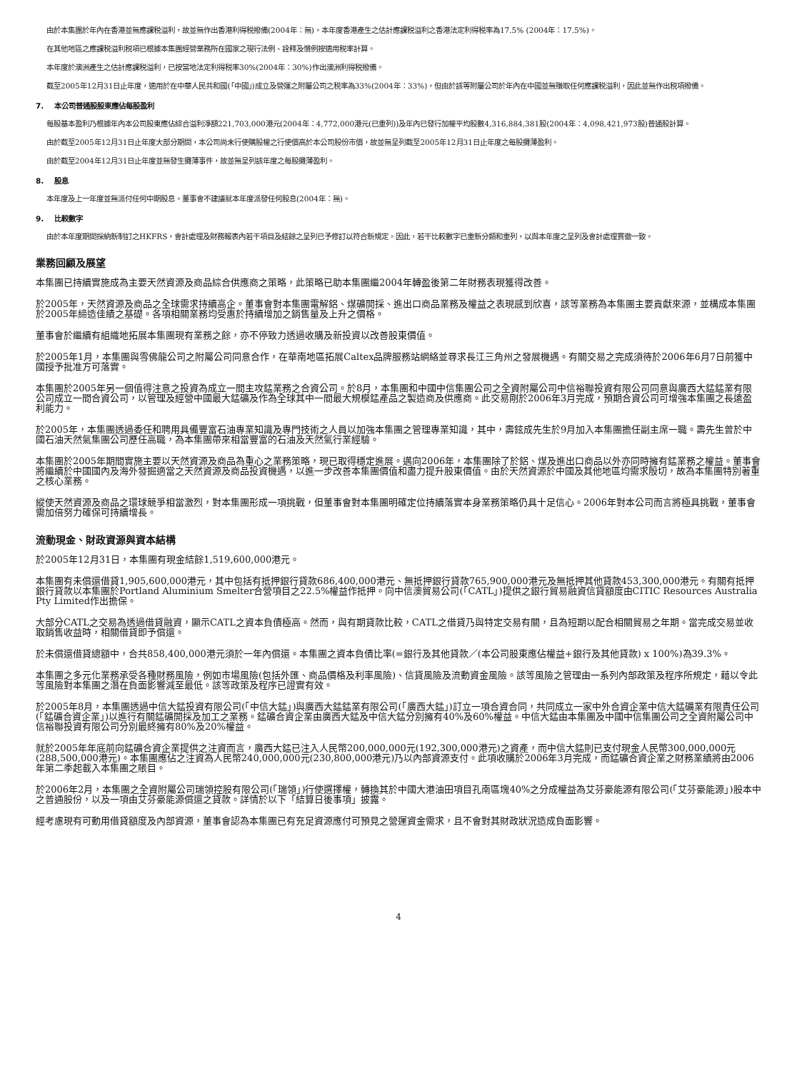由於本集團於年內在香港並無應課税溢利，故並無作出香港利得税撥備(2004年：無)。本年度香港產生之估計應課税溢利之香港法定利得税率為17.5% (2004年：17.5%)。
在其他地區之應課税溢利税項已根據本集團經營業務所在國家之現行法例、詮釋及慣例按適用税率計算。
本年度於澳洲產生之估計應課税溢利，已按當地法定利得税率30%(2004年：30%)作出澳洲利得税撥備。
截至2005年12月31日止年度，適用於在中華人民共和國(「中國」)成立及營運之附屬公司之税率為33%(2004年：33%)，但由於該等附屬公司於年內在中國並無賺取任何應課税溢利，因此並無作出税項撥備。
7. 本公司普通股股東應佔每股盈利
每股基本盈利乃根據年內本公司股東應佔綜合溢利淨額221,703,000港元(2004年：4,772,000港元(已重列))及年內已發行加權平均股數4,316,884,381股(2004年：4,098,421,973股)普通股計算。
由於截至2005年12月31日止年度大部分期間，本公司尚未行使購股權之行使價高於本公司股份市價，故並無呈列截至2005年12月31日止年度之每股攤薄盈利。
由於截至2004年12月31日止年度並無發生攤薄事件，故並無呈列該年度之每股攤薄盈利。
8. 股息
本年度及上一年度並無派付任何中期股息。董事會不建議就本年度派發任何股息(2004年：無)。
9. 比較數字
由於本年度期間採納新制訂之HKFRS，會計處理及財務報表內若干項目及結餘之呈列已予修訂以符合新規定。因此，若干比較數字已重新分類和重列，以與本年度之呈列及會計處理貫徹一致。
業務回顧及展望
本集團已持續實施成為主要天然資源及商品綜合供應商之策略，此策略已助本集團繼2004年轉盈後第二年財務表現獲得改善。
於2005年，天然資源及商品之全球需求持續高企。董事會對本集團電解鋁、煤礦開採、進出口商品業務及權益之表現感到欣喜，該等業務為本集團主要貢獻來源，並構成本集團於2005年締造佳績之基礎。各項相關業務均受惠於持續增加之銷售量及上升之價格。
董事會於繼續有組織地拓展本集團現有業務之餘，亦不停致力透過收購及新投資以改善股東價值。
於2005年1月，本集團與雪佛龍公司之附屬公司同意合作，在華南地區拓展Caltex品牌服務站網絡並尋求長江三角州之發展機遇。有關交易之完成須待於2006年6月7日前獲中國授予批准方可落實。
本集團於2005年另一個值得注意之投資為成立一間主攻錳業務之合資公司。於8月，本集團和中國中信集團公司之全資附屬公司中信裕聯投資有限公司同意與廣西大錳錳業有限公司成立一間合資公司，以管理及經營中國最大錳礦及作為全球其中一間最大規模錳產品之製造商及供應商。此交易剛於2006年3月完成，預期合資公司可增強本集團之長遠盈利能力。
於2005年，本集團透過委任和聘用具備豐富石油專業知識及專門技術之人員以加強本集團之管理專業知識，其中，壽鉉成先生於9月加入本集團擔任副主席一職。壽先生曾於中國石油天然氣集團公司歷任高職，為本集團帶來相當豐富的石油及天然氣行業經驗。
本集團於2005年期間實施主要以天然資源及商品為重心之業務策略，現已取得穩定進展。邁向2006年，本集團除了於鋁、煤及進出口商品以外亦同時擁有錳業務之權益。董事會將繼續於中國國內及海外發掘適當之天然資源及商品投資機遇，以進一步改善本集團價值和盡力提升股東價值。由於天然資源於中國及其他地區均需求殷切，故為本集團特別著重之核心業務。
縱使天然資源及商品之環球競爭相當激烈，對本集團形成一項挑戰，但董事會對本集團明確定位持續落實本身業務策略仍具十足信心。2006年對本公司而言將極具挑戰，董事會需加倍努力確保可持續增長。
流動現金、財政資源與資本結構
於2005年12月31日，本集團有現金結餘1,519,600,000港元。
本集團有未償還借貸1,905,600,000港元，其中包括有抵押銀行貸款686,400,000港元、無抵押銀行貸款765,900,000港元及無抵押其他貸款453,300,000港元。有關有抵押銀行貸款以本集團於Portland Aluminium Smelter合營項目之22.5%權益作抵押。向中信澳貿易公司(「CATL」)提供之銀行貿易融資信貸額度由CITIC Resources Australia Pty Limited作出擔保。
大部分CATL之交易為透過借貸融資，顯示CATL之資本負債極高。然而，與有期貸款比較，CATL之借貸乃與特定交易有關，且為短期以配合相關貿易之年期。當完成交易並收取銷售收益時，相關借貸即予償還。
於未償還借貸總額中，合共858,400,000港元須於一年內償還。本集團之資本負債比率(=銀行及其他貸款／(本公司股東應佔權益+銀行及其他貸款) x 100%)為39.3%。
本集團之多元化業務承受各種財務風險，例如市場風險(包括外匯、商品價格及利率風險)、信貸風險及流動資金風險。該等風險之管理由一系列內部政策及程序所規定，藉以令此等風險對本集團之潛在負面影響減至最低。該等政策及程序已證實有效。
於2005年8月，本集團透過中信大錳投資有限公司(「中信大錳」)與廣西大錳錳業有限公司(「廣西大錳」)訂立一項合資合同，共同成立一家中外合資企業中信大錳礦業有限責任公司(「錳礦合資企業」)以進行有關錳礦開採及加工之業務。錳礦合資企業由廣西大錳及中信大錳分別擁有40%及60%權益。中信大錳由本集團及中國中信集團公司之全資附屬公司中信裕聯投資有限公司分別最終擁有80%及20%權益。
就於2005年年底前向錳礦合資企業提供之注資而言，廣西大錳已注入人民幣200,000,000元(192,300,000港元)之資產，而中信大錳則已支付現金人民幣300,000,000元(288,500,000港元)。本集團應佔之注資為人民幣240,000,000元(230,800,000港元)乃以內部資源支付。此項收購於2006年3月完成，而錳礦合資企業之財務業績將由2006年第二季起載入本集團之賬目。
於2006年2月，本集團之全資附屬公司瑞領控股有限公司(「瑞領」)行使選擇權，轉換其於中國大港油田項目孔南區塊40%之分成權益為艾芬豪能源有限公司(「艾芬豪能源」)股本中之普通股份，以及一項由艾芬豪能源償還之貸款。詳情於以下「結算日後事項」披露。
經考慮現有可動用借貸額度及內部資源，董事會認為本集團已有充足資源應付可預見之營運資金需求，且不會對其財政狀況造成負面影響。
4